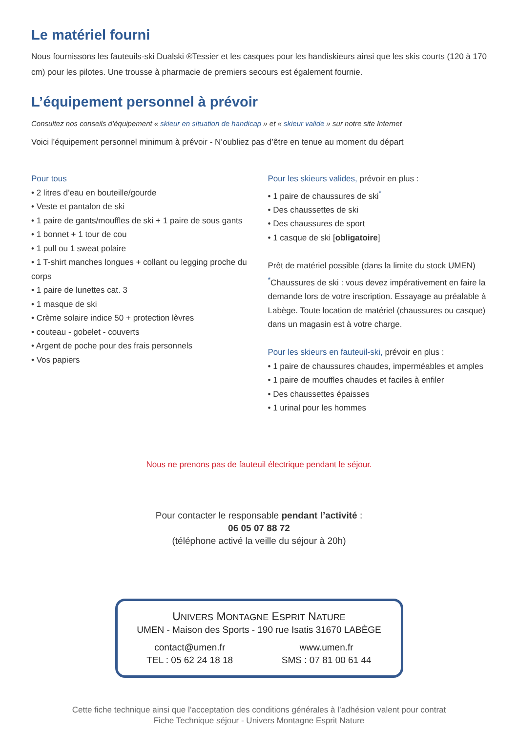Le matériel fourni
Nous fournissons les fauteuils-ski Dualski ®Tessier et les casques pour les handiskieurs ainsi que les skis courts (120 à 170 cm) pour les pilotes. Une trousse à pharmacie de premiers secours est également fournie.
L’équipement personnel à prévoir
Consultez nos conseils d’équipement « skieur en situation de handicap » et « skieur valide » sur notre site Internet
Voici l’équipement personnel minimum à prévoir - N’oubliez pas d’être en tenue au moment du départ
Pour tous
• 2 litres d’eau en bouteille/gourde
• Veste et pantalon de ski
• 1 paire de gants/mouffles de ski + 1 paire de sous gants
• 1 bonnet + 1 tour de cou
• 1 pull ou 1 sweat polaire
• 1 T-shirt manches longues + collant ou legging proche du corps
• 1 paire de lunettes cat. 3
• 1 masque de ski
• Crème solaire indice 50 + protection lèvres
• couteau - gobelet - couverts
• Argent de poche pour des frais personnels
• Vos papiers
Pour les skieurs valides, prévoir en plus :
• 1 paire de chaussures de ski<sup>*</sup>
• Des chaussettes de ski
• Des chaussures de sport
• 1 casque de ski [obligatoire]
Prêt de matériel possible (dans la limite du stock UMEN)
<sup>*</sup> Chaussures de ski : vous devez impérativement en faire la demande lors de votre inscription. Essayage au préalable à Labège. Toute location de matériel (chaussures ou casque) dans un magasin est à votre charge.
Pour les skieurs en fauteuil-ski, prévoir en plus :
• 1 paire de chaussures chaudes, imperméables et amples
• 1 paire de mouffles chaudes et faciles à enfiler
• Des chaussettes épaisses
• 1 urinal pour les hommes
Nous ne prenons pas de fauteuil électrique pendant le séjour.
Pour contacter le responsable pendant l’activité :
06 05 07 88 72
(téléphone activé la veille du séjour à 20h)
UNIVERS MONTAGNE ESPRIT NATURE
UMEN - Maison des Sports - 190 rue Isatis 31670 LABÈGE
contact@umen.fr
TEL : 05 62 24 18 18
www.umen.fr
SMS : 07 81 00 61 44
Cette fiche technique ainsi que l’acceptation des conditions générales à l’adhésion valent pour contrat
Fiche Technique séjour - Univers Montagne Esprit Nature